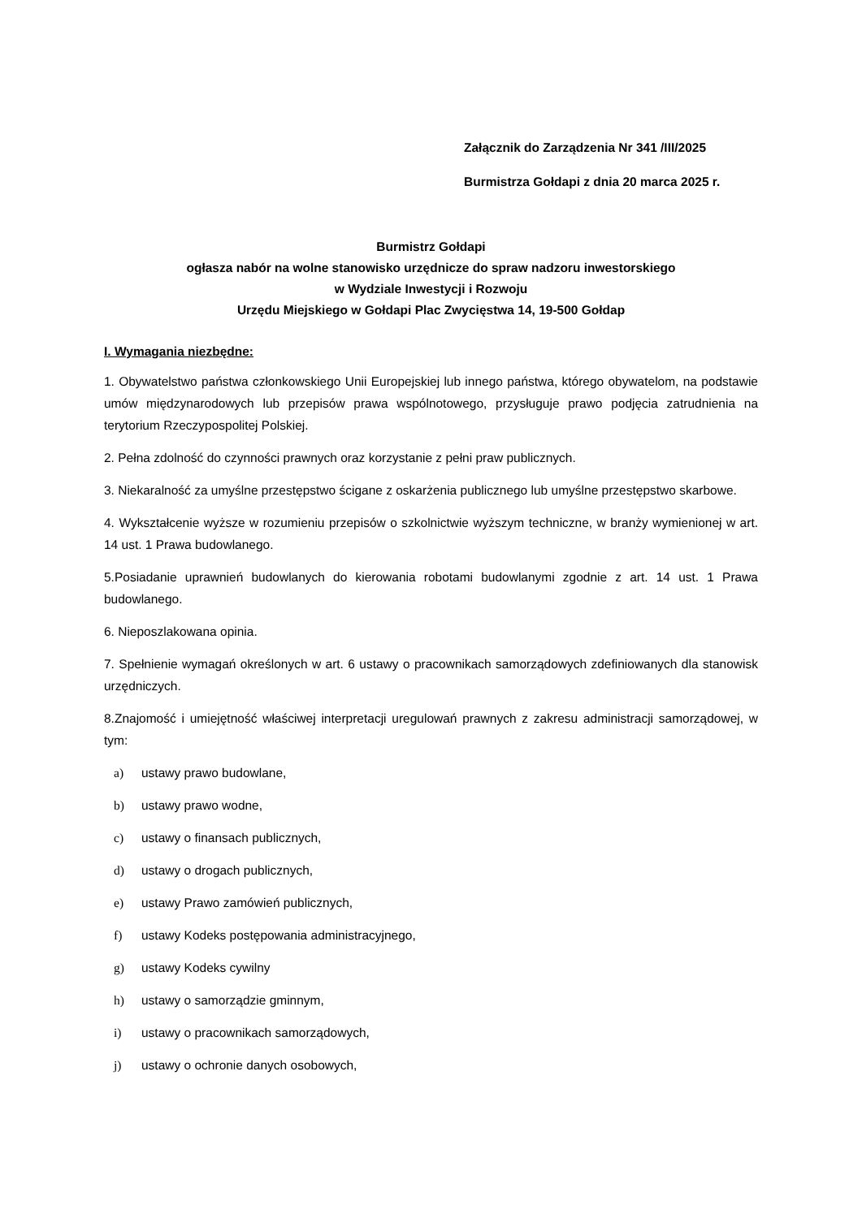Załącznik do Zarządzenia Nr 341 /III/2025
Burmistrza Gołdapi z dnia 20 marca 2025 r.
Burmistrz Gołdapi
ogłasza nabór na wolne stanowisko urzędnicze do spraw nadzoru inwestorskiego
w Wydziale Inwestycji i Rozwoju
Urzędu Miejskiego w Gołdapi Plac Zwycięstwa 14, 19-500 Gołdap
I. Wymagania niezbędne:
1. Obywatelstwo państwa członkowskiego Unii Europejskiej lub innego państwa, którego obywatelom, na podstawie umów międzynarodowych lub przepisów prawa wspólnotowego, przysługuje prawo podjęcia zatrudnienia na terytorium Rzeczypospolitej Polskiej.
2. Pełna zdolność do czynności prawnych oraz korzystanie z pełni praw publicznych.
3. Niekaralność za umyślne przestępstwo ścigane z oskarżenia publicznego lub umyślne przestępstwo skarbowe.
4. Wykształcenie wyższe w rozumieniu przepisów o szkolnictwie wyższym techniczne, w branży wymienionej w art. 14 ust. 1 Prawa budowlanego.
5.Posiadanie uprawnień budowlanych do kierowania robotami budowlanymi zgodnie z art. 14 ust. 1 Prawa budowlanego.
6. Nieposzlakowana opinia.
7. Spełnienie wymagań określonych w art. 6 ustawy o pracownikach samorządowych zdefiniowanych dla stanowisk urzędniczych.
8.Znajomość i umiejętność właściwej interpretacji uregulowań prawnych z zakresu administracji samorządowej, w tym:
a) ustawy prawo budowlane,
b) ustawy prawo wodne,
c) ustawy o finansach publicznych,
d) ustawy o drogach publicznych,
e) ustawy Prawo zamówień publicznych,
f) ustawy Kodeks postępowania administracyjnego,
g) ustawy Kodeks cywilny
h) ustawy o samorządzie gminnym,
i) ustawy o pracownikach samorządowych,
j) ustawy o ochronie danych osobowych,